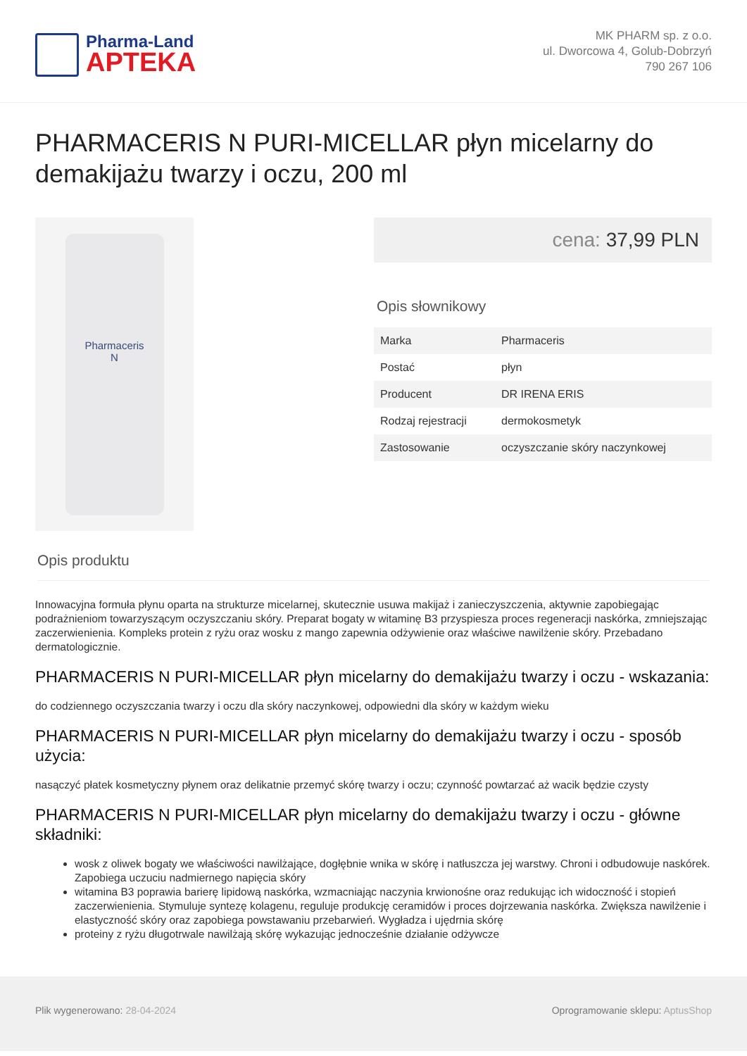Pharma-Land
APTEKA
MK PHARM sp. z o.o.
ul. Dworcowa 4, Golub-Dobrzyń
790 267 106
PHARMACERIS N PURI-MICELLAR płyn micelarny do demakijażu twarzy i oczu, 200 ml
Pharmaceris
N
cena: 37,99 PLN
Opis słownikowy
| Marka | Pharmaceris |
| Postać | płyn |
| Producent | DR IRENA ERIS |
| Rodzaj rejestracji | dermokosmetyk |
| Zastosowanie | oczyszczanie skóry naczynkowej |
Opis produktu
Innowacyjna formuła płynu oparta na strukturze micelarnej, skutecznie usuwa makijaż i zanieczyszczenia, aktywnie zapobiegając podrażnieniom towarzyszącym oczyszczaniu skóry. Preparat bogaty w witaminę B3 przyspiesza proces regeneracji naskórka, zmniejszając zaczerwienienia. Kompleks protein z ryżu oraz wosku z mango zapewnia odżywienie oraz właściwe nawilżenie skóry. Przebadano dermatologicznie.
PHARMACERIS N PURI-MICELLAR płyn micelarny do demakijażu twarzy i oczu - wskazania:
do codziennego oczyszczania twarzy i oczu dla skóry naczynkowej, odpowiedni dla skóry w każdym wieku
PHARMACERIS N PURI-MICELLAR płyn micelarny do demakijażu twarzy i oczu - sposób użycia:
nasączyć płatek kosmetyczny płynem oraz delikatnie przemyć skórę twarzy i oczu; czynność powtarzać aż wacik będzie czysty
PHARMACERIS N PURI-MICELLAR płyn micelarny do demakijażu twarzy i oczu - główne składniki:
wosk z oliwek bogaty we właściwości nawilżające, dogłębnie wnika w skórę i natłuszcza jej warstwy. Chroni i odbudowuje naskórek. Zapobiega uczuciu nadmiernego napięcia skóry
witamina B3 poprawia barierę lipidową naskórka, wzmacniając naczynia krwionośne oraz redukując ich widoczność i stopień zaczerwienienia. Stymuluje syntezę kolagenu, reguluje produkcję ceramidów i proces dojrzewania naskórka. Zwiększa nawilżenie i elastyczność skóry oraz zapobiega powstawaniu przebarwień. Wygładza i ujędrnia skórę
proteiny z ryżu długotrwale nawilżają skórę wykazując jednocześnie działanie odżywcze
Plik wygenerowano: 28-04-2024 Oprogramowanie sklepu: AptusShop